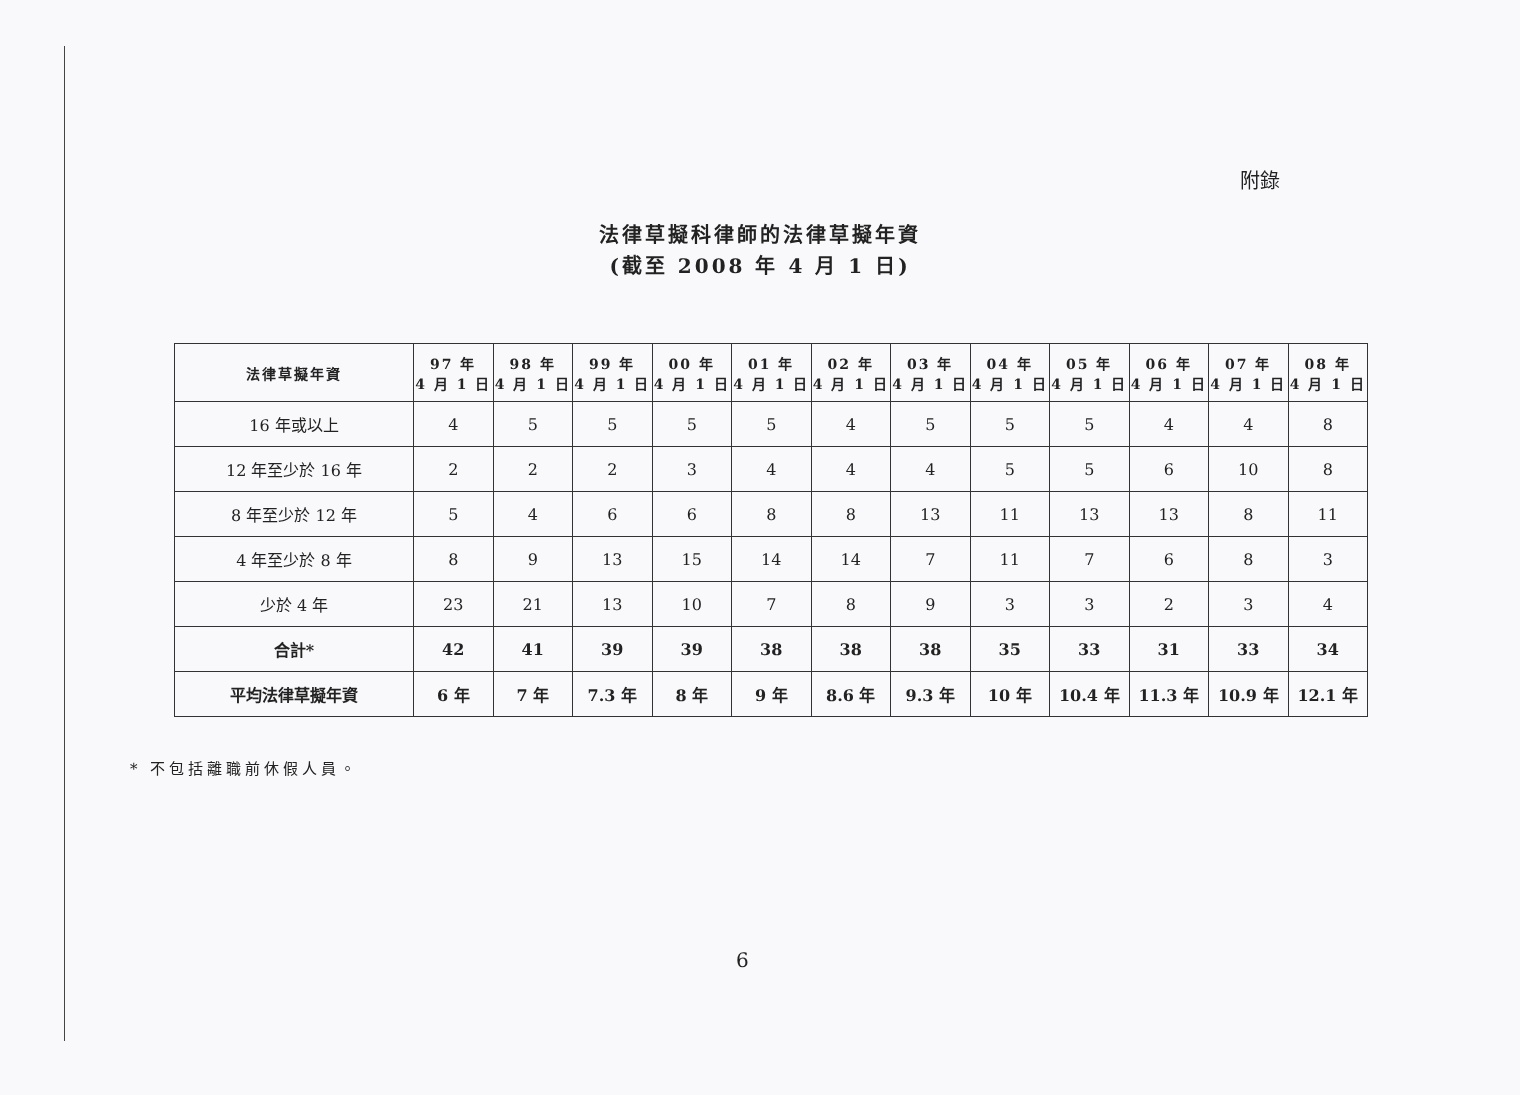附錄
法律草擬科律師的法律草擬年資
(截至 2008 年 4 月 1 日)
| 法律草擬年資 | 97 年 4 月 1 日 | 98 年 4 月 1 日 | 99 年 4 月 1 日 | 00 年 4 月 1 日 | 01 年 4 月 1 日 | 02 年 4 月 1 日 | 03 年 4 月 1 日 | 04 年 4 月 1 日 | 05 年 4 月 1 日 | 06 年 4 月 1 日 | 07 年 4 月 1 日 | 08 年 4 月 1 日 |
| --- | --- | --- | --- | --- | --- | --- | --- | --- | --- | --- | --- | --- |
| 16 年或以上 | 4 | 5 | 5 | 5 | 5 | 4 | 5 | 5 | 5 | 4 | 4 | 8 |
| 12 年至少於 16 年 | 2 | 2 | 2 | 3 | 4 | 4 | 4 | 5 | 5 | 6 | 10 | 8 |
| 8 年至少於 12 年 | 5 | 4 | 6 | 6 | 8 | 8 | 13 | 11 | 13 | 13 | 8 | 11 |
| 4 年至少於 8 年 | 8 | 9 | 13 | 15 | 14 | 14 | 7 | 11 | 7 | 6 | 8 | 3 |
| 少於 4 年 | 23 | 21 | 13 | 10 | 7 | 8 | 9 | 3 | 3 | 2 | 3 | 4 |
| 合計* | 42 | 41 | 39 | 39 | 38 | 38 | 38 | 35 | 33 | 31 | 33 | 34 |
| 平均法律草擬年資 | 6 年 | 7 年 | 7.3 年 | 8 年 | 9 年 | 8.6 年 | 9.3 年 | 10 年 | 10.4 年 | 11.3 年 | 10.9 年 | 12.1 年 |
* 不包括離職前休假人員。
6